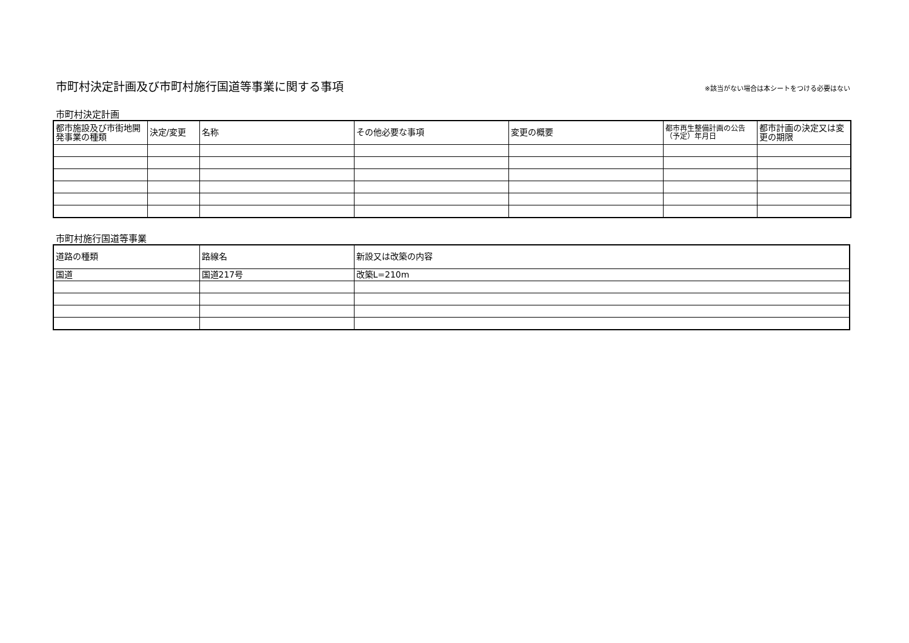市町村決定計画及び市町村施行国道等事業に関する事項
※該当がない場合は本シートをつける必要はない
市町村決定計画
| 都市施設及び市街地開発事業の種類 | 決定/変更 | 名称 | その他必要な事項 | 変更の概要 | 都市再生整備計画の公告（予定）年月日 | 都市計画の決定又は変更の期限 |
| --- | --- | --- | --- | --- | --- | --- |
市町村施行国道等事業
| 道路の種類 | 路線名 | 新設又は改築の内容 |
| --- | --- | --- |
| 国道 | 国道217号 | 改築L=210m |